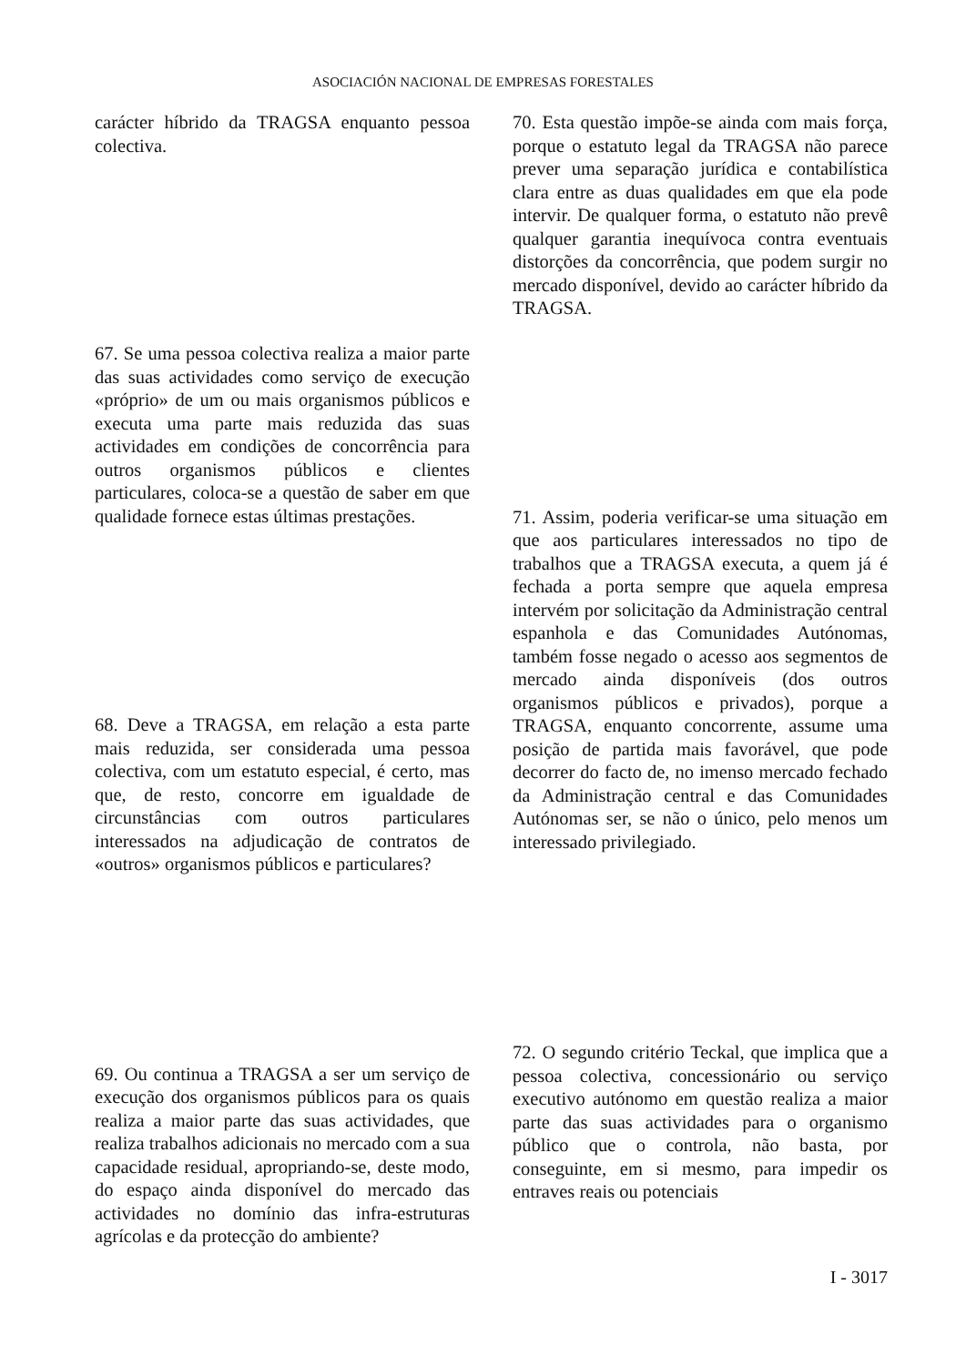ASOCIACIÓN NACIONAL DE EMPRESAS FORESTALES
carácter híbrido da TRAGSA enquanto pessoa colectiva.
67. Se uma pessoa colectiva realiza a maior parte das suas actividades como serviço de execução «próprio» de um ou mais organismos públicos e executa uma parte mais reduzida das suas actividades em condições de concorrência para outros organismos públicos e clientes particulares, coloca-se a questão de saber em que qualidade fornece estas últimas prestações.
68. Deve a TRAGSA, em relação a esta parte mais reduzida, ser considerada uma pessoa colectiva, com um estatuto especial, é certo, mas que, de resto, concorre em igualdade de circunstâncias com outros particulares interessados na adjudicação de contratos de «outros» organismos públicos e particulares?
69. Ou continua a TRAGSA a ser um serviço de execução dos organismos públicos para os quais realiza a maior parte das suas actividades, que realiza trabalhos adicionais no mercado com a sua capacidade residual, apropriando-se, deste modo, do espaço ainda disponível do mercado das actividades no domínio das infra-estruturas agrícolas e da protecção do ambiente?
70. Esta questão impõe-se ainda com mais força, porque o estatuto legal da TRAGSA não parece prever uma separação jurídica e contabilística clara entre as duas qualidades em que ela pode intervir. De qualquer forma, o estatuto não prevê qualquer garantia inequívoca contra eventuais distorções da concorrência, que podem surgir no mercado disponível, devido ao carácter híbrido da TRAGSA.
71. Assim, poderia verificar-se uma situação em que aos particulares interessados no tipo de trabalhos que a TRAGSA executa, a quem já é fechada a porta sempre que aquela empresa intervém por solicitação da Administração central espanhola e das Comunidades Autónomas, também fosse negado o acesso aos segmentos de mercado ainda disponíveis (dos outros organismos públicos e privados), porque a TRAGSA, enquanto concorrente, assume uma posição de partida mais favorável, que pode decorrer do facto de, no imenso mercado fechado da Administração central e das Comunidades Autónomas ser, se não o único, pelo menos um interessado privilegiado.
72. O segundo critério Teckal, que implica que a pessoa colectiva, concessionário ou serviço executivo autónomo em questão realiza a maior parte das suas actividades para o organismo público que o controla, não basta, por conseguinte, em si mesmo, para impedir os entraves reais ou potenciais
I - 3017